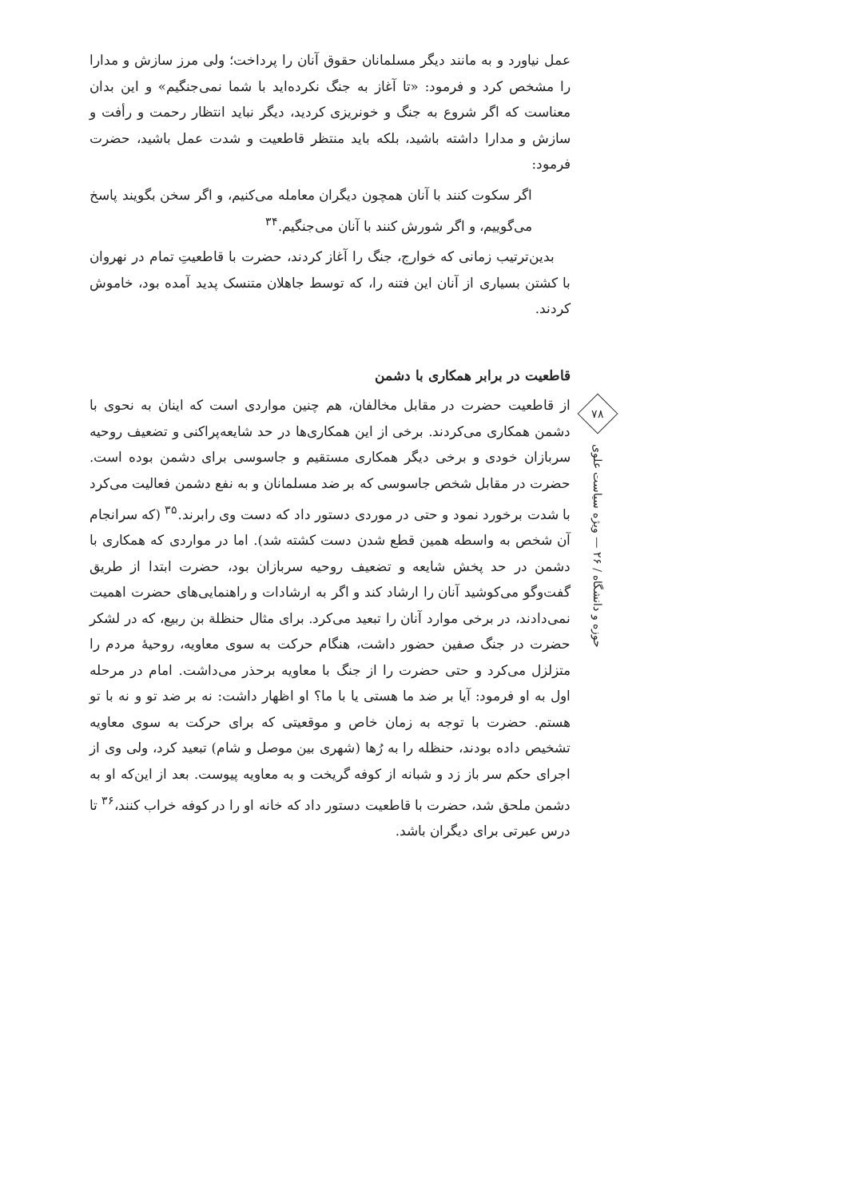عمل نیاورد و به مانند دیگر مسلمانان حقوق آنان را پرداخت؛ ولی مرز سازش و مدارا را مشخص کرد و فرمود: «تا آغاز به جنگ نکرده‌اید با شما نمی‌جنگیم» و این بدان معناست که اگر شروع به جنگ و خونریزی کردید، دیگر نباید انتظار رحمت و رأفت و سازش و مدارا داشته باشید، بلکه باید منتظر قاطعیت و شدت عمل باشید، حضرت فرمود:
اگر سکوت کنند با آنان همچون دیگران معامله می‌کنیم، و اگر سخن بگویند پاسخ می‌گوییم، و اگر شورش کنند با آنان می‌جنگیم.<sup>۳۴</sup>
بدین‌ترتیب زمانی که خوارج، جنگ را آغاز کردند، حضرت با قاطعیتِ تمام در نهروان با کشتن بسیاری از آنان این فتنه را، که توسط جاهلان متنسک پدید آمده بود، خاموش کردند.
قاطعیت در برابر همکاری با دشمن
از قاطعیت حضرت در مقابل مخالفان، هم چنین مواردی است که اینان به نحوی با دشمن همکاری می‌کردند. برخی از این همکاری‌ها در حد شایعه‌پراکنی و تضعیف روحیه سربازان خودی و برخی دیگر همکاری مستقیم و جاسوسی برای دشمن بوده است. حضرت در مقابل شخص جاسوسی که بر ضد مسلمانان و به نفع دشمن فعالیت می‌کرد با شدت برخورد نمود و حتی در موردی دستور داد که دست وی رابرند.<sup>۳۵</sup> (که سرانجام آن شخص به واسطه همین قطع شدن دست کشته شد). اما در مواردی که همکاری با دشمن در حد پخش شایعه و تضعیف روحیه سربازان بود، حضرت ابتدا از طریق گفت‌وگو می‌کوشید آنان را ارشاد کند و اگر به ارشادات و راهنمایی‌های حضرت اهمیت نمی‌دادند، در برخی موارد آنان را تبعید می‌کرد. برای مثال حنظلة بن ربیع، که در لشکر حضرت در جنگ صفین حضور داشت، هنگام حرکت به سوی معاویه، روحیهٔ مردم را متزلزل می‌کرد و حتی حضرت را از جنگ با معاویه برحذر می‌داشت. امام در مرحله اول به او فرمود: آیا بر ضد ما هستی یا با ما؟ او اظهار داشت: نه بر ضد تو و نه با تو هستم. حضرت با توجه به زمان خاص و موقعیتی که برای حرکت به سوی معاویه تشخیص داده بودند، حنظله را به رُها (شهری بین موصل و شام) تبعید کرد، ولی وی از اجرای حکم سر باز زد و شبانه از کوفه گریخت و به معاویه پیوست. بعد از این‌که او به دشمن ملحق شد، حضرت با قاطعیت دستور داد که خانه او را در کوفه خراب کنند،<sup>۳۶</sup> تا درس عبرتی برای دیگران باشد.
۷۸
حوزه و دانشگاه / ۲۶ — ویژه سیاست علوی